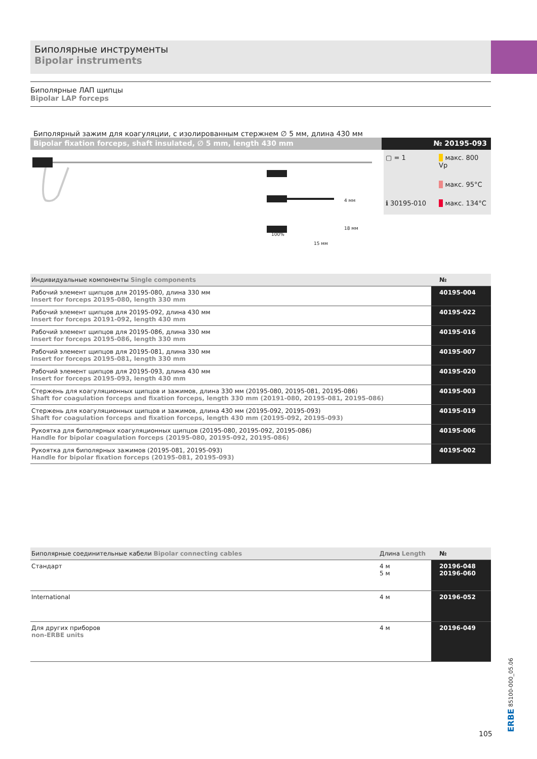Биполярные инструменты
Bipolar instruments
Биполярные ЛАП щипцы
Bipolar LAP forceps
Биполярный зажим для коагуляции, с изолированным стержнем ∅ 5 мм, длина 430 мм
Bipolar fixation forceps, shaft insulated, ∅ 5 mm, length 430 mm
№ 20195-093
100%
15 мм
4 мм
18 мм
▢ = 1
макс. 800 Vp
макс. 95°C
ℹ 30195-010
макс. 134°C
| Индивидуальные компоненты Single components | № |
| --- | --- |
| Рабочий элемент щипцов для 20195-080, длина 330 мм Insert for forceps 20195-080, length 330 mm | 40195-004 |
| Рабочий элемент щипцов для 20195-092, длина 430 мм Insert for forceps 20191-092, length 430 mm | 40195-022 |
| Рабочий элемент щипцов для 20195-086, длина 330 мм Insert for forceps 20195-086, length 330 mm | 40195-016 |
| Рабочий элемент щипцов для 20195-081, длина 330 мм Insert for forceps 20195-081, length 330 mm | 40195-007 |
| Рабочий элемент щипцов для 20195-093, длина 430 мм Insert for forceps 20195-093, length 430 mm | 40195-020 |
| Стержень для коагуляционных щипцов и зажимов, длина 330 мм (20195-080, 20195-081, 20195-086) Shaft for coagulation forceps and fixation forceps, length 330 mm (20191-080, 20195-081, 20195-086) | 40195-003 |
| Стержень для коагуляционных щипцов и зажимов, длина 430 мм (20195-092, 20195-093) Shaft for coagulation forceps and fixation forceps, length 430 mm (20195-092, 20195-093) | 40195-019 |
| Рукоятка для биполярных коагуляционных щипцов (20195-080, 20195-092, 20195-086) Handle for bipolar coagulation forceps (20195-080, 20195-092, 20195-086) | 40195-006 |
| Рукоятка для биполярных зажимов (20195-081, 20195-093) Handle for bipolar fixation forceps (20195-081, 20195-093) | 40195-002 |
| Биполярные соединительные кабели Bipolar connecting cables | Длина Length | № |
| --- | --- | --- |
| Стандарт | 4 м 5 м | 20196-048 20196-060 |
| International | 4 м | 20196-052 |
| Для других приборов non-ERBE units | 4 м | 20196-049 |
ERBE 85100-000_05.06
105